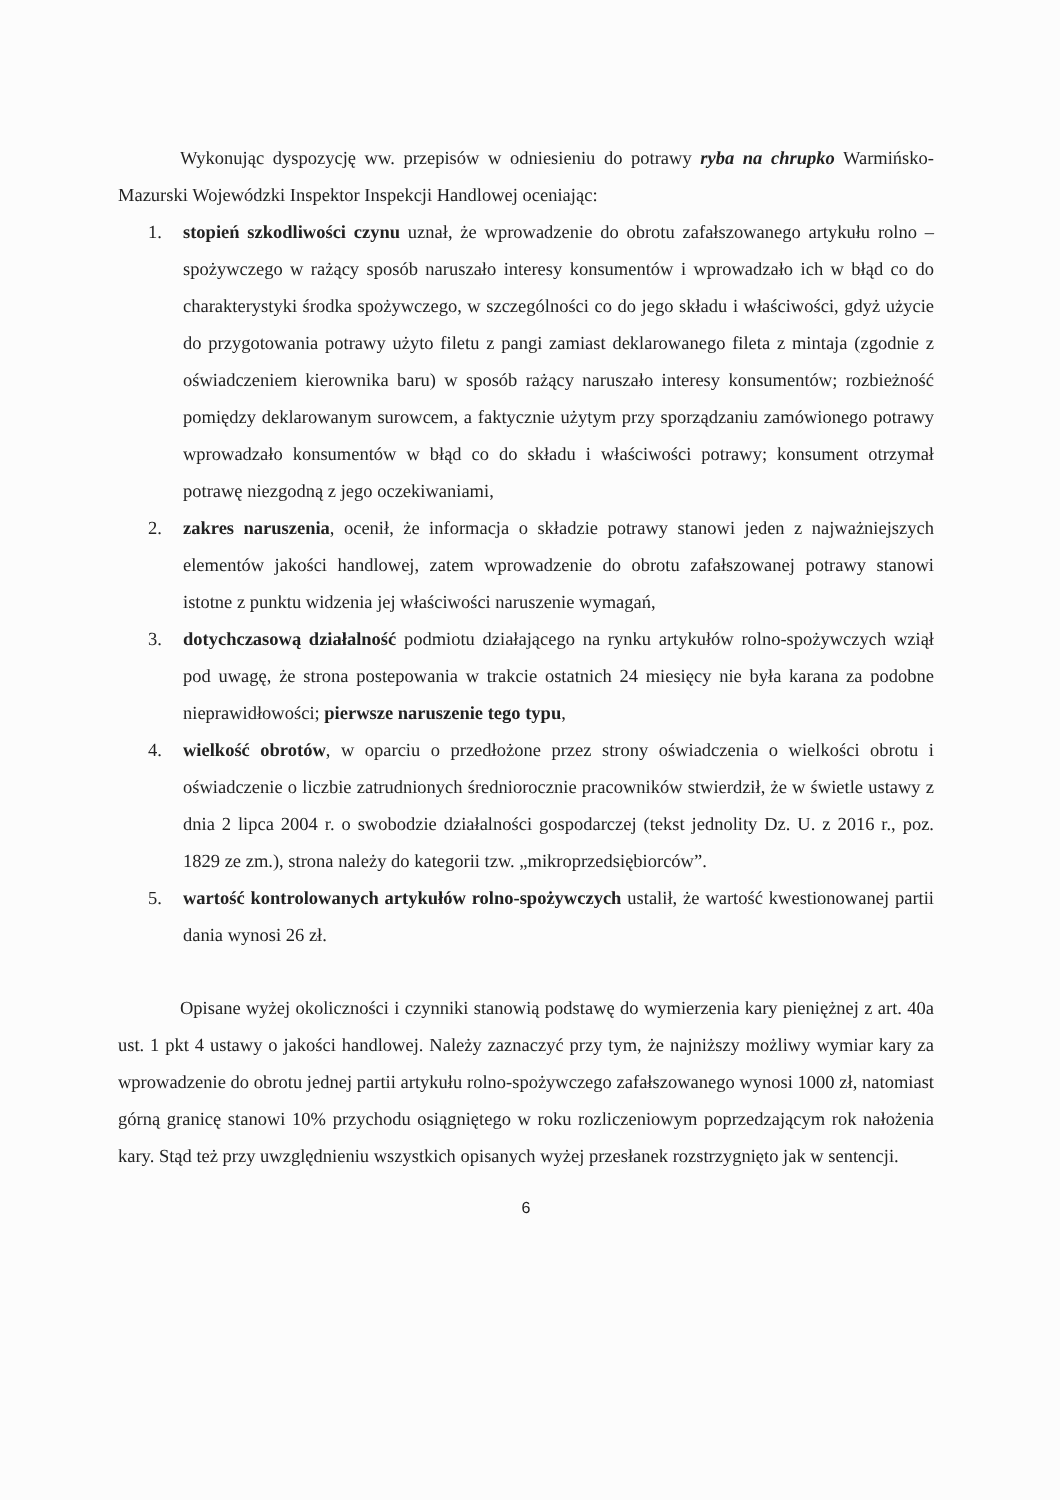Wykonując dyspozycję ww. przepisów w odniesieniu do potrawy ryba na chrupko Warmińsko-Mazurski Wojewódzki Inspektor Inspekcji Handlowej oceniając:
1. stopień szkodliwości czynu uznał, że wprowadzenie do obrotu zafałszowanego artykułu rolno – spożywczego w rażący sposób naruszało interesy konsumentów i wprowadzało ich w błąd co do charakterystyki środka spożywczego, w szczególności co do jego składu i właściwości, gdyż użycie do przygotowania potrawy użyto filetu z pangi zamiast deklarowanego fileta z mintaja (zgodnie z oświadczeniem kierownika baru) w sposób rażący naruszało interesy konsumentów; rozbieżność pomiędzy deklarowanym surowcem, a faktycznie użytym przy sporządzaniu zamówionego potrawy wprowadzało konsumentów w błąd co do składu i właściwości potrawy; konsument otrzymał potrawę niezgodną z jego oczekiwaniami,
2. zakres naruszenia, ocenił, że informacja o składzie potrawy stanowi jeden z najważniejszych elementów jakości handlowej, zatem wprowadzenie do obrotu zafałszowanej potrawy stanowi istotne z punktu widzenia jej właściwości naruszenie wymagań,
3. dotychczasową działalność podmiotu działającego na rynku artykułów rolno-spożywczych wziął pod uwagę, że strona postepowania w trakcie ostatnich 24 miesięcy nie była karana za podobne nieprawidłowości; pierwsze naruszenie tego typu,
4. wielkość obrotów, w oparciu o przedłożone przez strony oświadczenia o wielkości obrotu i oświadczenie o liczbie zatrudnionych średniorocznie pracowników stwierdził, że w świetle ustawy z dnia 2 lipca 2004 r. o swobodzie działalności gospodarczej (tekst jednolity Dz. U. z 2016 r., poz. 1829 ze zm.), strona należy do kategorii tzw. „mikroprzedsiębiorców”.
5. wartość kontrolowanych artykułów rolno-spożywczych ustalił, że wartość kwestionowanej partii dania wynosi 26 zł.
Opisane wyżej okoliczności i czynniki stanowią podstawę do wymierzenia kary pieniężnej z art. 40a ust. 1 pkt 4 ustawy o jakości handlowej. Należy zaznaczyć przy tym, że najniższy możliwy wymiar kary za wprowadzenie do obrotu jednej partii artykułu rolno-spożywczego zafałszowanego wynosi 1000 zł, natomiast górną granicę stanowi 10% przychodu osiągniętego w roku rozliczeniowym poprzedzającym rok nałożenia kary. Stąd też przy uwzględnieniu wszystkich opisanych wyżej przesłanek rozstrzygnięto jak w sentencji.
6